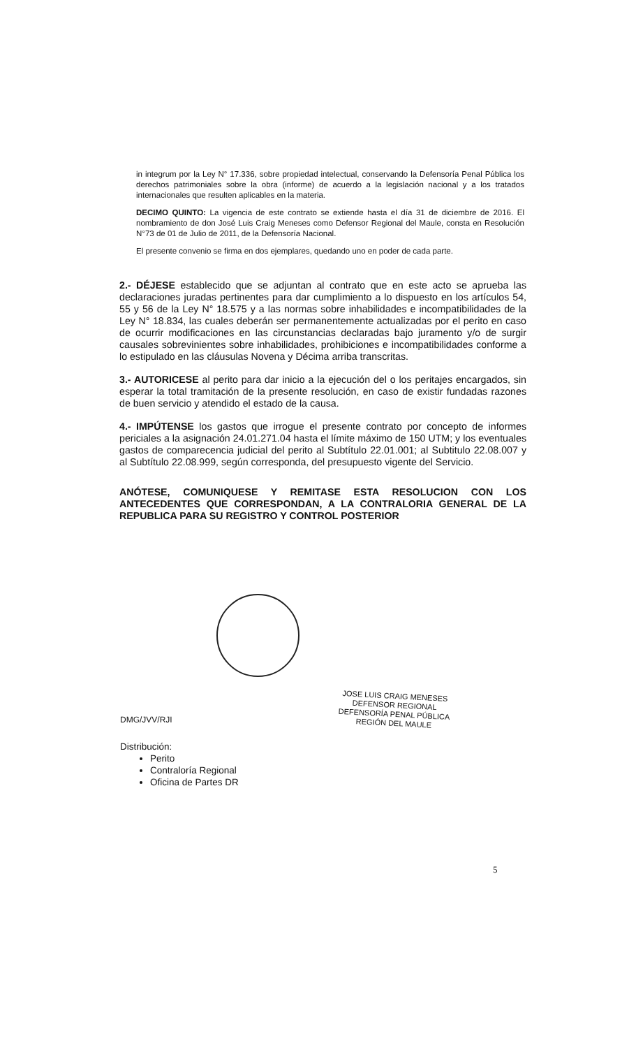in integrum por la Ley N° 17.336, sobre propiedad intelectual, conservando la Defensoría Penal Pública los derechos patrimoniales sobre la obra (informe) de acuerdo a la legislación nacional y a los tratados internacionales que resulten aplicables en la materia.
DECIMO QUINTO: La vigencia de este contrato se extiende hasta el día 31 de diciembre de 2016. El nombramiento de don José Luis Craig Meneses como Defensor Regional del Maule, consta en Resolución N°73 de 01 de Julio de 2011, de la Defensoría Nacional.
El presente convenio se firma en dos ejemplares, quedando uno en poder de cada parte.
2.- DÉJESE establecido que se adjuntan al contrato que en este acto se aprueba las declaraciones juradas pertinentes para dar cumplimiento a lo dispuesto en los artículos 54, 55 y 56 de la Ley N° 18.575 y a las normas sobre inhabilidades e incompatibilidades de la Ley N° 18.834, las cuales deberán ser permanentemente actualizadas por el perito en caso de ocurrir modificaciones en las circunstancias declaradas bajo juramento y/o de surgir causales sobrevinientes sobre inhabilidades, prohibiciones e incompatibilidades conforme a lo estipulado en las cláusulas Novena y Décima arriba transcritas.
3.- AUTORICESE al perito para dar inicio a la ejecución del o los peritajes encargados, sin esperar la total tramitación de la presente resolución, en caso de existir fundadas razones de buen servicio y atendido el estado de la causa.
4.- IMPÚTENSE los gastos que irrogue el presente contrato por concepto de informes periciales a la asignación 24.01.271.04 hasta el límite máximo de 150 UTM; y los eventuales gastos de comparecencia judicial del perito al Subtítulo 22.01.001; al Subtitulo 22.08.007 y al Subtítulo 22.08.999, según corresponda, del presupuesto vigente del Servicio.
ANÓTESE, COMUNIQUESE Y REMITASE ESTA RESOLUCION CON LOS ANTECEDENTES QUE CORRESPONDAN, A LA CONTRALORIA GENERAL DE LA REPUBLICA PARA SU REGISTRO Y CONTROL POSTERIOR
JOSE LUIS CRAIG MENESES
DEFENSOR REGIONAL
DEFENSORÍA PENAL PÚBLICA
REGIÓN DEL MAULE
DMG/JVV/RJI
Distribución:
Perito
Contraloría Regional
Oficina de Partes DR
5